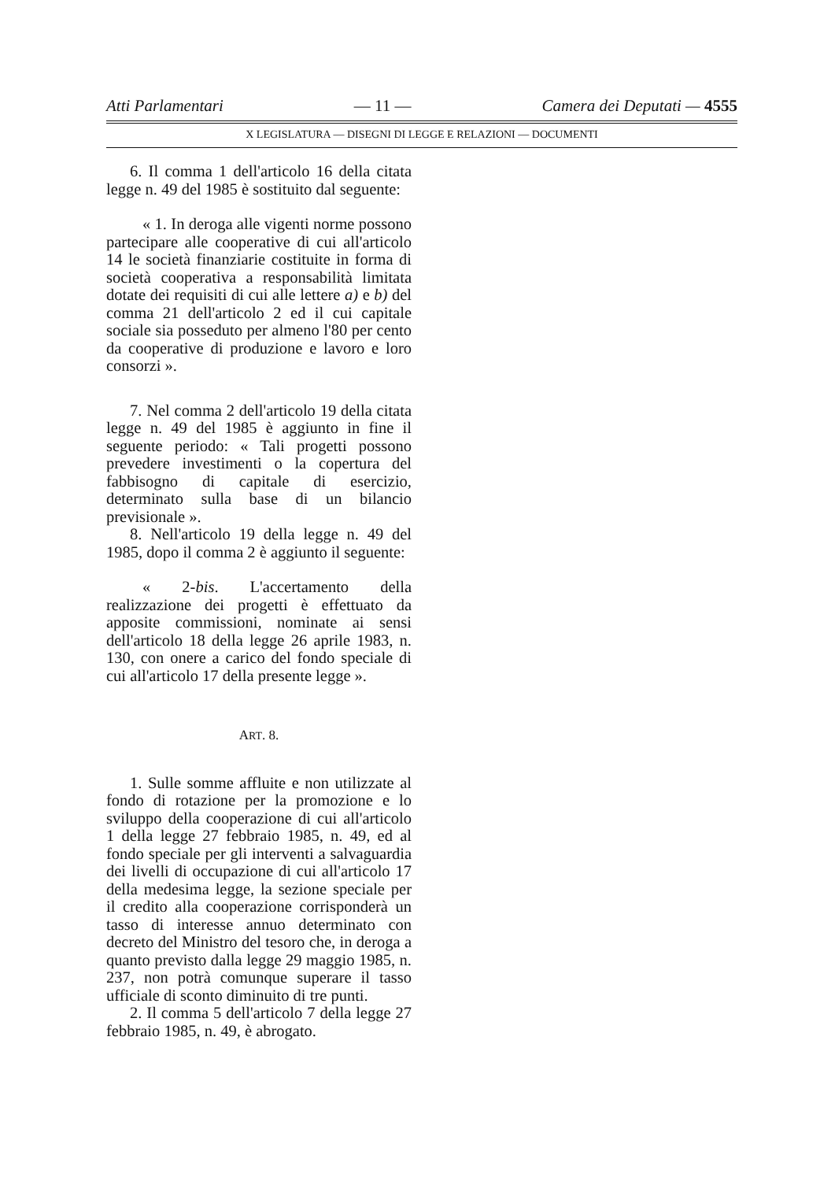Atti Parlamentari — 11 — Camera dei Deputati — 4555
X LEGISLATURA — DISEGNI DI LEGGE E RELAZIONI — DOCUMENTI
6. Il comma 1 dell'articolo 16 della citata legge n. 49 del 1985 è sostituito dal seguente:
« 1. In deroga alle vigenti norme possono partecipare alle cooperative di cui all'articolo 14 le società finanziarie costituite in forma di società cooperativa a responsabilità limitata dotate dei requisiti di cui alle lettere a) e b) del comma 21 dell'articolo 2 ed il cui capitale sociale sia posseduto per almeno l'80 per cento da cooperative di produzione e lavoro e loro consorzi ».
7. Nel comma 2 dell'articolo 19 della citata legge n. 49 del 1985 è aggiunto in fine il seguente periodo: « Tali progetti possono prevedere investimenti o la copertura del fabbisogno di capitale di esercizio, determinato sulla base di un bilancio previsionale ».
8. Nell'articolo 19 della legge n. 49 del 1985, dopo il comma 2 è aggiunto il seguente:
« 2-bis. L'accertamento della realizzazione dei progetti è effettuato da apposite commissioni, nominate ai sensi dell'articolo 18 della legge 26 aprile 1983, n. 130, con onere a carico del fondo speciale di cui all'articolo 17 della presente legge ».
ART. 8.
1. Sulle somme affluite e non utilizzate al fondo di rotazione per la promozione e lo sviluppo della cooperazione di cui all'articolo 1 della legge 27 febbraio 1985, n. 49, ed al fondo speciale per gli interventi a salvaguardia dei livelli di occupazione di cui all'articolo 17 della medesima legge, la sezione speciale per il credito alla cooperazione corrisponderà un tasso di interesse annuo determinato con decreto del Ministro del tesoro che, in deroga a quanto previsto dalla legge 29 maggio 1985, n. 237, non potrà comunque superare il tasso ufficiale di sconto diminuito di tre punti.
2. Il comma 5 dell'articolo 7 della legge 27 febbraio 1985, n. 49, è abrogato.